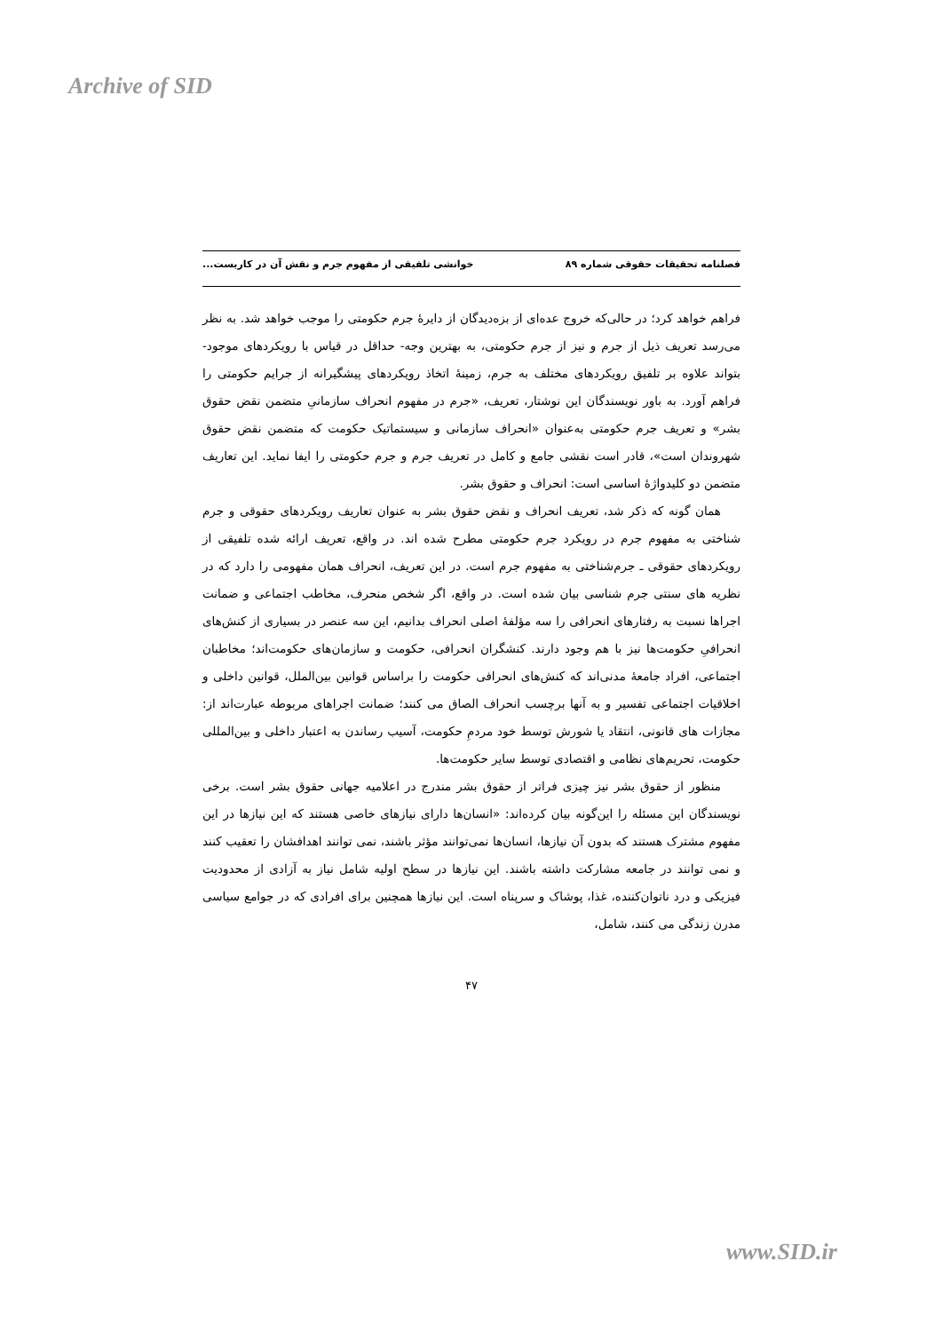Archive of SID
فصلنامه تحقیقات حقوقی شماره ۸۹ خوانشی تلفیقی از مفهوم جرم و نقش آن در کاربست...
فراهم خواهد کرد؛ در حالی‌که خروج عده‌ای از بزه‌دیدگان از دایرهٔ جرم حکومتی را موجب خواهد شد. به نظر می‌رسد تعریف ذیل از جرم و نیز از جرم حکومتی، به بهترین وجه- حداقل در قیاس با رویکردهای موجود- بتواند علاوه بر تلفیق رویکردهای مختلف به جرم، زمینهٔ اتخاذ رویکردهای پیشگیرانه از جرایم حکومتی را فراهم آورد. به باور نویسندگان این نوشتار، تعریف، «جرم در مفهوم انحراف سازمانیِ متضمن نقض حقوق بشر» و تعریف جرم حکومتی به‌عنوان «انحراف سازمانی و سیستماتیک حکومت که متضمن نقض حقوق شهروندان است»، قادر است نقشی جامع و کامل در تعریف جرم و جرم حکومتی را ایفا نماید. این تعاریف متضمن دو کلیدواژهٔ اساسی است: انحراف و حقوق بشر.
همان گونه که ذکر شد، تعریف انحراف و نقض حقوق بشر به عنوان تعاریف رویکردهای حقوقی و جرم شناختی به مفهوم جرم در رویکرد جرم حکومتی مطرح شده اند. در واقع، تعریف ارائه شده تلفیقی از رویکردهای حقوقی ـ جرم‌شناختی به مفهوم جرم است. در این تعریف، انحراف همان مفهومی را دارد که در نظریه های سنتی جرم شناسی بیان شده است. در واقع، اگر شخص منحرف، مخاطب اجتماعی و ضمانت اجراها نسبت به رفتارهای انحرافی را سه مؤلفهٔ اصلی انحراف بدانیم، این سه عنصر در بسیاری از کنش‌های انحرافیِ حکومت‌ها نیز با هم وجود دارند. کنشگران انحرافی، حکومت و سازمان‌های حکومت‌اند؛ مخاطبان اجتماعی، افراد جامعهٔ مدنی‌اند که کنش‌های انحرافی حکومت را براساس قوانین بین‌الملل، قوانین داخلی و اخلاقیات اجتماعی تفسیر و به آنها برچسب انحراف الصاق می کنند؛ ضمانت اجراهای مربوطه عبارت‌اند از: مجازات های قانونی، انتقاد یا شورش توسط خود مردمِ حکومت، آسیب رساندن به اعتبار داخلی و بین‌المللی حکومت، تحریم‌های نظامی و اقتصادی توسط سایر حکومت‌ها.
منظور از حقوق بشر نیز چیزی فراتر از حقوق بشر مندرج در اعلامیه جهانی حقوق بشر است. برخی نویسندگان این مسئله را این‌گونه بیان کرده‌اند: «انسان‌ها دارای نیازهای خاصی هستند که این نیازها در این مفهوم مشترک هستند که بدون آن نیازها، انسان‌ها نمی‌توانند مؤثر باشند، نمی توانند اهدافشان را تعقیب کنند و نمی توانند در جامعه مشارکت داشته باشند. این نیازها در سطح اولیه شامل نیاز به آزادی از محدودیت فیزیکی و درد ناتوان‌کننده، غذا، پوشاک و سرپناه است. این نیازها همچنین برای افرادی که در جوامع سیاسی مدرن زندگی می کنند، شامل،
۴۷
www.SID.ir